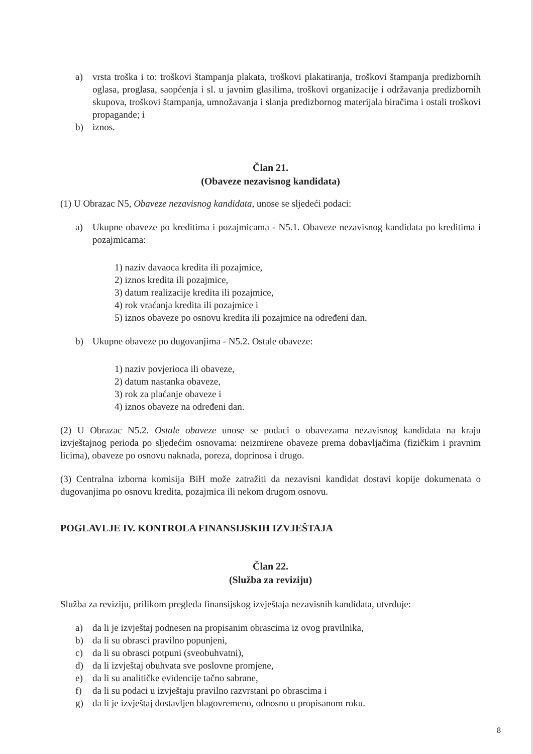a) vrsta troška i to: troškovi štampanja plakata, troškovi plakatiranja, troškovi štampanja predizbornih oglasa, proglasa, saopćenja i sl. u javnim glasilima, troškovi organizacije i održavanja predizbornih skupova, troškovi štampanja, umnožavanja i slanja predizbornog materijala biračima i ostali troškovi propagande; i
b) iznos.
Član 21.
(Obaveze nezavisnog kandidata)
(1) U Obrazac N5, Obaveze nezavisnog kandidata, unose se sljedeći podaci:
a) Ukupne obaveze po kreditima i pozajmicama - N5.1. Obaveze nezavisnog kandidata po kreditima i pozajmicama:
1) naziv davaoca kredita ili pozajmice,
2) iznos kredita ili pozajmice,
3) datum realizacije kredita ili pozajmice,
4) rok vraćanja kredita ili pozajmice i
5) iznos obaveze po osnovu kredita ili pozajmice na određeni dan.
b) Ukupne obaveze po dugovanjima - N5.2. Ostale obaveze:
1) naziv povjerioca ili obaveze,
2) datum nastanka obaveze,
3) rok za plaćanje obaveze i
4) iznos obaveze na određeni dan.
(2) U Obrazac N5.2. Ostale obaveze unose se podaci o obavezama nezavisnog kandidata na kraju izvještajnog perioda po sljedećim osnovama: neizmirene obaveze prema dobavljačima (fizičkim i pravnim licima), obaveze po osnovu naknada, poreza, doprinosa i drugo.
(3) Centralna izborna komisija BiH može zatražiti da nezavisni kandidat dostavi kopije dokumenata o dugovanjima po osnovu kredita, pozajmica ili nekom drugom osnovu.
POGLAVLJE IV. KONTROLA FINANSIJSKIH IZVJEŠTAJA
Član 22.
(Služba za reviziju)
Služba za reviziju, prilikom pregleda finansijskog izvještaja nezavisnih kandidata, utvrđuje:
a) da li je izvještaj podnesen na propisanim obrascima iz ovog pravilnika,
b) da li su obrasci pravilno popunjeni,
c) da li su obrasci potpuni (sveobuhvatni),
d) da li izvještaj obuhvata sve poslovne promjene,
e) da li su analitičke evidencije tačno sabrane,
f) da li su podaci u izvještaju pravilno razvrstani po obrascima i
g) da li je izvještaj dostavljen blagovremeno, odnosno u propisanom roku.
8